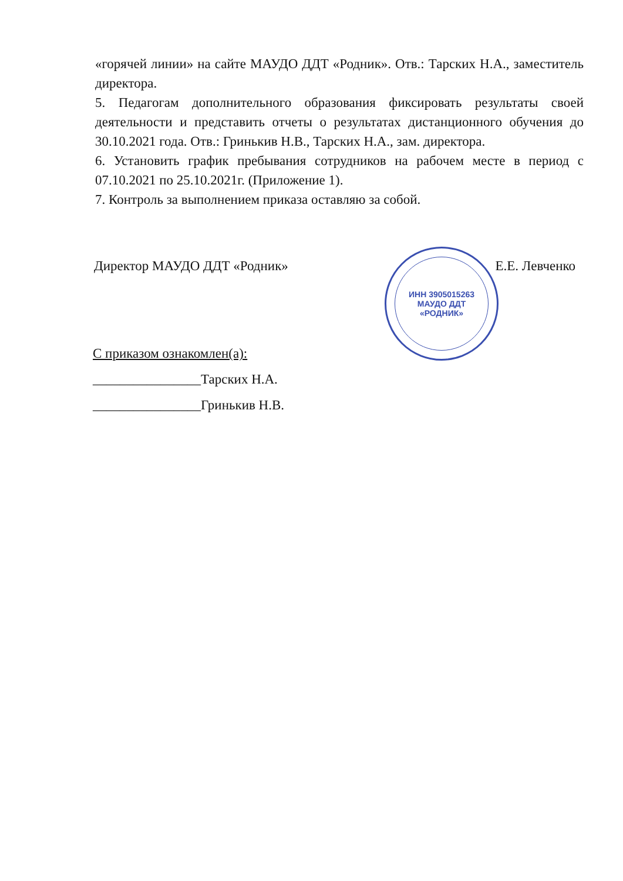«горячей линии» на сайте МАУДО ДДТ «Родник». Отв.: Тарских Н.А., заместитель директора.
5. Педагогам дополнительного образования фиксировать результаты своей деятельности и представить отчеты о результатах дистанционного обучения до 30.10.2021 года. Отв.: Гринькив Н.В., Тарских Н.А., зам. директора.
6. Установить график пребывания сотрудников на рабочем месте в период с 07.10.2021 по 25.10.2021г. (Приложение 1).
7. Контроль за выполнением приказа оставляю за собой.
Директор МАУДО ДДТ «Родник» Е.Е. Левченко
ИНН 3905015263
МАУДО ДДТ
«РОДНИК»
С приказом ознакомлен(а):
________________Тарских Н.А.
________________Гринькив Н.В.